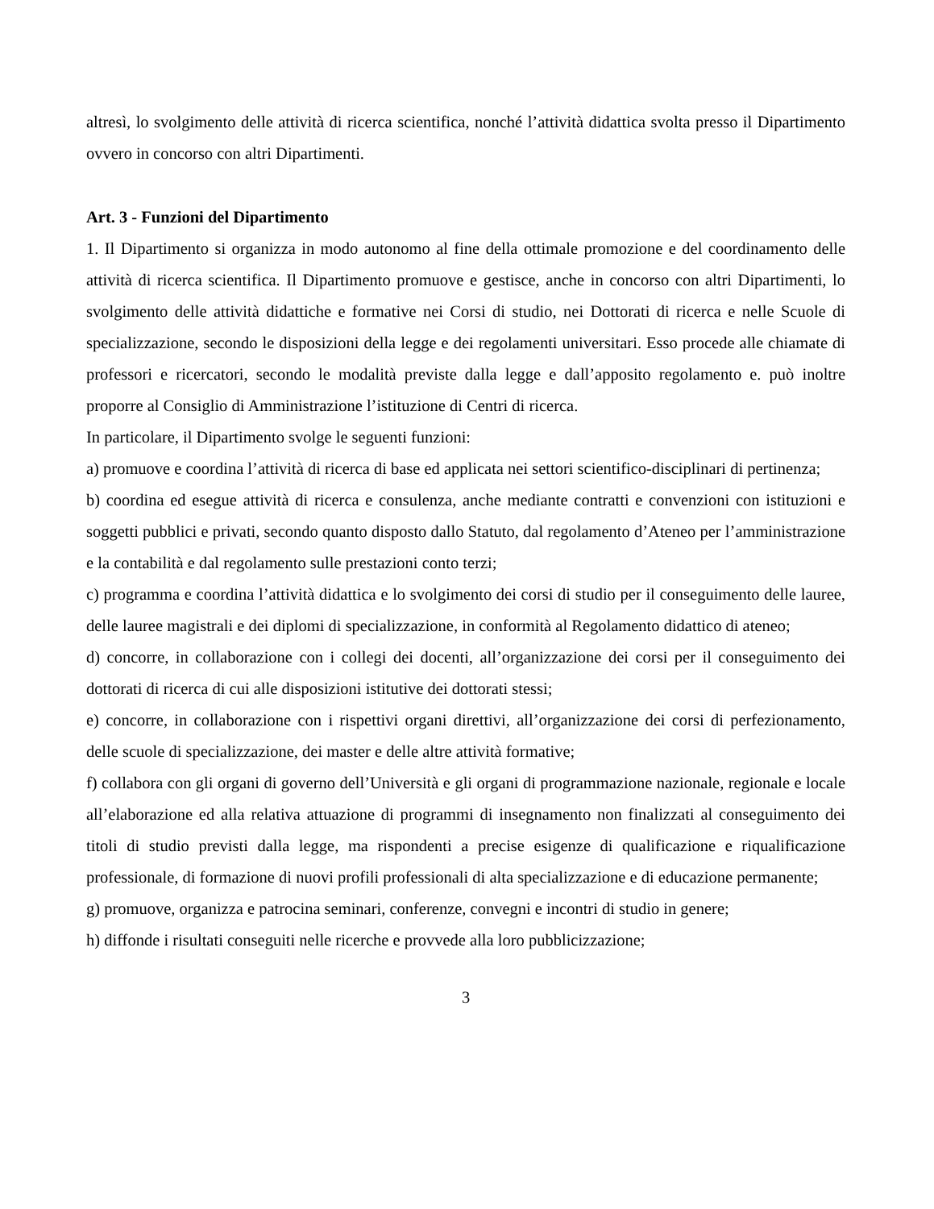altresì, lo svolgimento delle attività di ricerca scientifica, nonché l’attività didattica svolta presso il Dipartimento ovvero in concorso con altri Dipartimenti.
Art. 3 - Funzioni del Dipartimento
1. Il Dipartimento si organizza in modo autonomo al fine della ottimale promozione e del coordinamento delle attività di ricerca scientifica. Il Dipartimento promuove e gestisce, anche in concorso con altri Dipartimenti, lo svolgimento delle attività didattiche e formative nei Corsi di studio, nei Dottorati di ricerca e nelle Scuole di specializzazione, secondo le disposizioni della legge e dei regolamenti universitari. Esso procede alle chiamate di professori e ricercatori, secondo le modalità previste dalla legge e dall’apposito regolamento e. può inoltre proporre al Consiglio di Amministrazione l’istituzione di Centri di ricerca.
In particolare, il Dipartimento svolge le seguenti funzioni:
a) promuove e coordina l’attività di ricerca di base ed applicata nei settori scientifico-disciplinari di pertinenza;
b) coordina ed esegue attività di ricerca e consulenza, anche mediante contratti e convenzioni con istituzioni e soggetti pubblici e privati, secondo quanto disposto dallo Statuto, dal regolamento d’Ateneo per l’amministrazione e la contabilità e dal regolamento sulle prestazioni conto terzi;
c) programma e coordina l’attività didattica e lo svolgimento dei corsi di studio per il conseguimento delle lauree, delle lauree magistrali e dei diplomi di specializzazione, in conformità al Regolamento didattico di ateneo;
d) concorre, in collaborazione con i collegi dei docenti, all’organizzazione dei corsi per il conseguimento dei dottorati di ricerca di cui alle disposizioni istitutive dei dottorati stessi;
e) concorre, in collaborazione con i rispettivi organi direttivi, all’organizzazione dei corsi di perfezionamento, delle scuole di specializzazione, dei master e delle altre attività formative;
f) collabora con gli organi di governo dell’Università e gli organi di programmazione nazionale, regionale e locale all’elaborazione ed alla relativa attuazione di programmi di insegnamento non finalizzati al conseguimento dei titoli di studio previsti dalla legge, ma rispondenti a precise esigenze di qualificazione e riqualificazione professionale, di formazione di nuovi profili professionali di alta specializzazione e di educazione permanente;
g) promuove, organizza e patrocina seminari, conferenze, convegni e incontri di studio in genere;
h) diffonde i risultati conseguiti nelle ricerche e provvede alla loro pubblicizzazione;
3